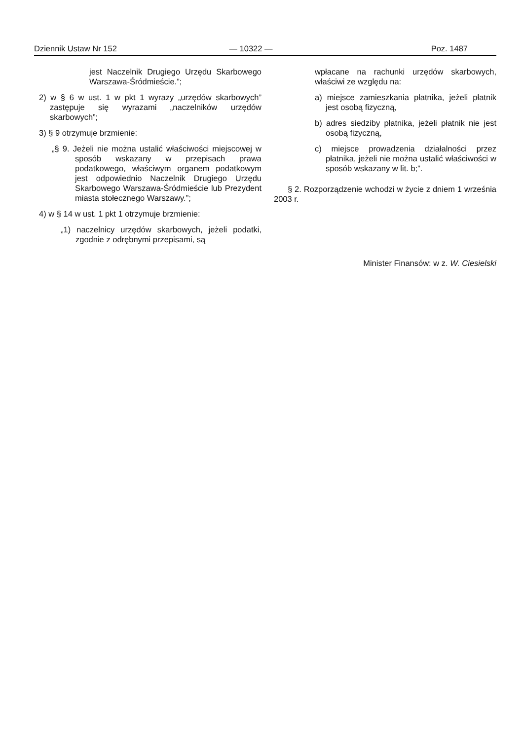Dziennik Ustaw Nr 152 — 10322 — Poz. 1487
jest Naczelnik Drugiego Urzędu Skarbowego Warszawa-Śródmieście.”;
2) w § 6 w ust. 1 w pkt 1 wyrazy „urzędów skarbowych” zastępuje się wyrazami „naczelników urzędów skarbowych”;
3) § 9 otrzymuje brzmienie:
„§ 9. Jeżeli nie można ustalić właściwości miejscowej w sposób wskazany w przepisach prawa podatkowego, właściwym organem podatkowym jest odpowiednio Naczelnik Drugiego Urzędu Skarbowego Warszawa-Śródmieście lub Prezydent miasta stołecznego Warszawy.”;
4) w § 14 w ust. 1 pkt 1 otrzymuje brzmienie:
„1) naczelnicy urzędów skarbowych, jeżeli podatki, zgodnie z odrębnymi przepisami, są
wpłacane na rachunki urzędów skarbowych, właściwi ze względu na:
a) miejsce zamieszkania płatnika, jeżeli płatnik jest osobą fizyczną,
b) adres siedziby płatnika, jeżeli płatnik nie jest osobą fizyczną,
c) miejsce prowadzenia działalności przez płatnika, jeżeli nie można ustalić właściwości w sposób wskazany w lit. b;”.
§ 2. Rozporządzenie wchodzi w życie z dniem 1 września 2003 r.
Minister Finansów: w z. W. Ciesielski